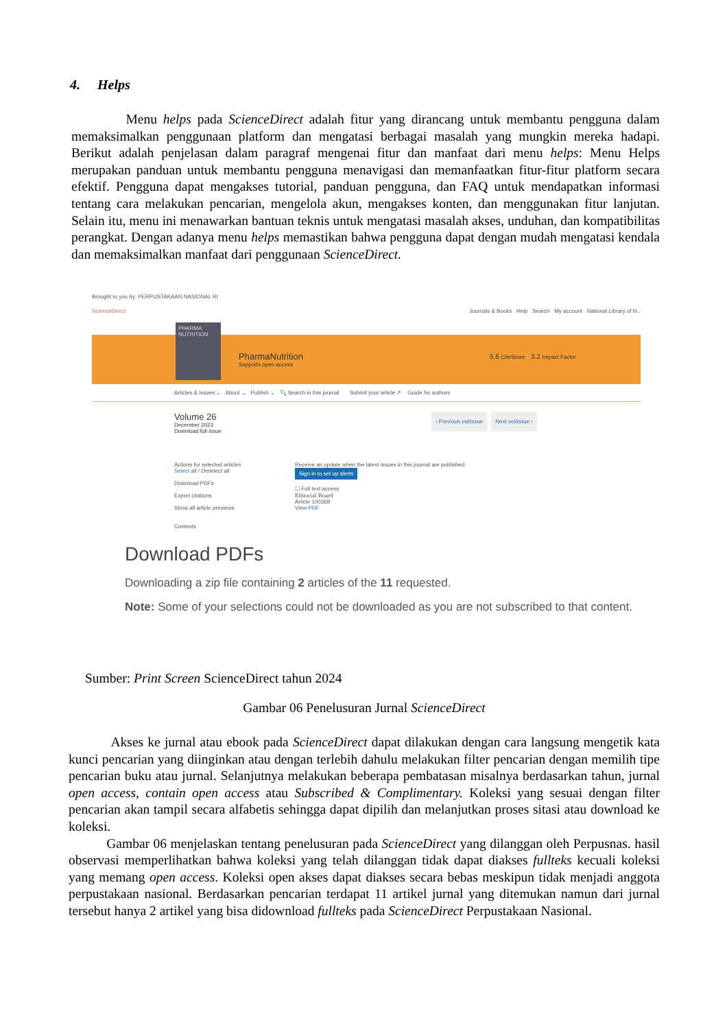4. Helps
Menu helps pada ScienceDirect adalah fitur yang dirancang untuk membantu pengguna dalam memaksimalkan penggunaan platform dan mengatasi berbagai masalah yang mungkin mereka hadapi. Berikut adalah penjelasan dalam paragraf mengenai fitur dan manfaat dari menu helps: Menu Helps merupakan panduan untuk membantu pengguna menavigasi dan memanfaatkan fitur-fitur platform secara efektif. Pengguna dapat mengakses tutorial, panduan pengguna, dan FAQ untuk mendapatkan informasi tentang cara melakukan pencarian, mengelola akun, mengakses konten, dan menggunakan fitur lanjutan. Selain itu, menu ini menawarkan bantuan teknis untuk mengatasi masalah akses, unduhan, dan kompatibilitas perangkat. Dengan adanya menu helps memastikan bahwa pengguna dapat dengan mudah mengatasi kendala dan memaksimalkan manfaat dari penggunaan ScienceDirect.
Brought to you by: PERPUSTAKAAN NASIONAL RI
ScienceDirect Journals & Books Help Search My account National Library of th..
PHARMA NUTRITION
PharmaNutrition
Supports open access
5.6 CiteScore 3.2 Impact Factor
Articles & Issues ⌄ About ⌄ Publish ⌄ 🔍 Search in this journal Submit your article ↗ Guide for authors
Volume 26
December 2023
Download full issue
‹ Previous vol/issue Next vol/issue ›
Actions for selected articles
Select all / Deselect all
Download PDFs
Export citations
Show all article previews
Contents
Receive an update when the latest issues in this journal are published
Sign in to set up alerts
☐ Full text access
Editorial Board
Article 100369
View PDF
Download PDFs
Downloading a zip file containing 2 articles of the 11 requested.
Note: Some of your selections could not be downloaded as you are not subscribed to that content.
Sumber: Print Screen ScienceDirect tahun 2024
Gambar 06 Penelusuran Jurnal ScienceDirect
Akses ke jurnal atau ebook pada ScienceDirect dapat dilakukan dengan cara langsung mengetik kata kunci pencarian yang diinginkan atau dengan terlebih dahulu melakukan filter pencarian dengan memilih tipe pencarian buku atau jurnal. Selanjutnya melakukan beberapa pembatasan misalnya berdasarkan tahun, jurnal open access, contain open access atau Subscribed & Complimentary. Koleksi yang sesuai dengan filter pencarian akan tampil secara alfabetis sehingga dapat dipilih dan melanjutkan proses sitasi atau download ke koleksi.
Gambar 06 menjelaskan tentang penelusuran pada ScienceDirect yang dilanggan oleh Perpusnas. hasil observasi memperlihatkan bahwa koleksi yang telah dilanggan tidak dapat diakses fullteks kecuali koleksi yang memang open access. Koleksi open akses dapat diakses secara bebas meskipun tidak menjadi anggota perpustakaan nasional. Berdasarkan pencarian terdapat 11 artikel jurnal yang ditemukan namun dari jurnal tersebut hanya 2 artikel yang bisa didownload fullteks pada ScienceDirect Perpustakaan Nasional.